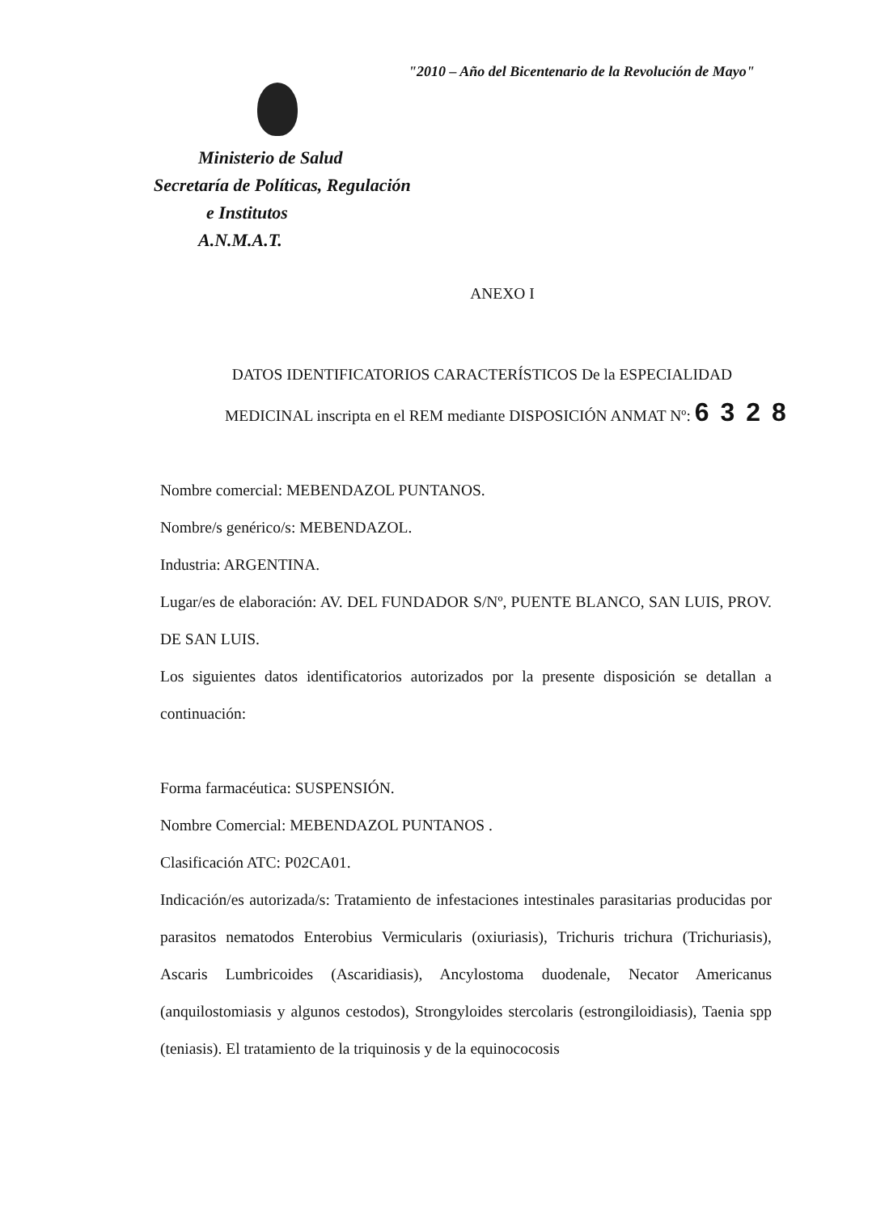"2010 – Año del Bicentenario de la Revolución de Mayo"
Ministerio de Salud
Secretaría de Políticas, Regulación
e Institutos
A.N.M.A.T.
ANEXO I
DATOS IDENTIFICATORIOS CARACTERÍSTICOS De la ESPECIALIDAD
MEDICINAL inscripta en el REM mediante DISPOSICIÓN ANMAT Nº: 6328
Nombre comercial: MEBENDAZOL PUNTANOS.
Nombre/s genérico/s: MEBENDAZOL.
Industria: ARGENTINA.
Lugar/es de elaboración: AV. DEL FUNDADOR S/Nº, PUENTE BLANCO, SAN LUIS, PROV. DE SAN LUIS.
Los siguientes datos identificatorios autorizados por la presente disposición se detallan a continuación:
Forma farmacéutica: SUSPENSIÓN.
Nombre Comercial: MEBENDAZOL PUNTANOS .
Clasificación ATC: P02CA01.
Indicación/es autorizada/s: Tratamiento de infestaciones intestinales parasitarias producidas por parasitos nematodos Enterobius Vermicularis (oxiuriasis), Trichuris trichura (Trichuriasis), Ascaris Lumbricoides (Ascaridiasis), Ancylostoma duodenale, Necator Americanus (anquilostomiasis y algunos cestodos), Strongyloides stercolaris (estrongiloidiasis), Taenia spp (teniasis). El tratamiento de la triquinosis y de la equinococosis